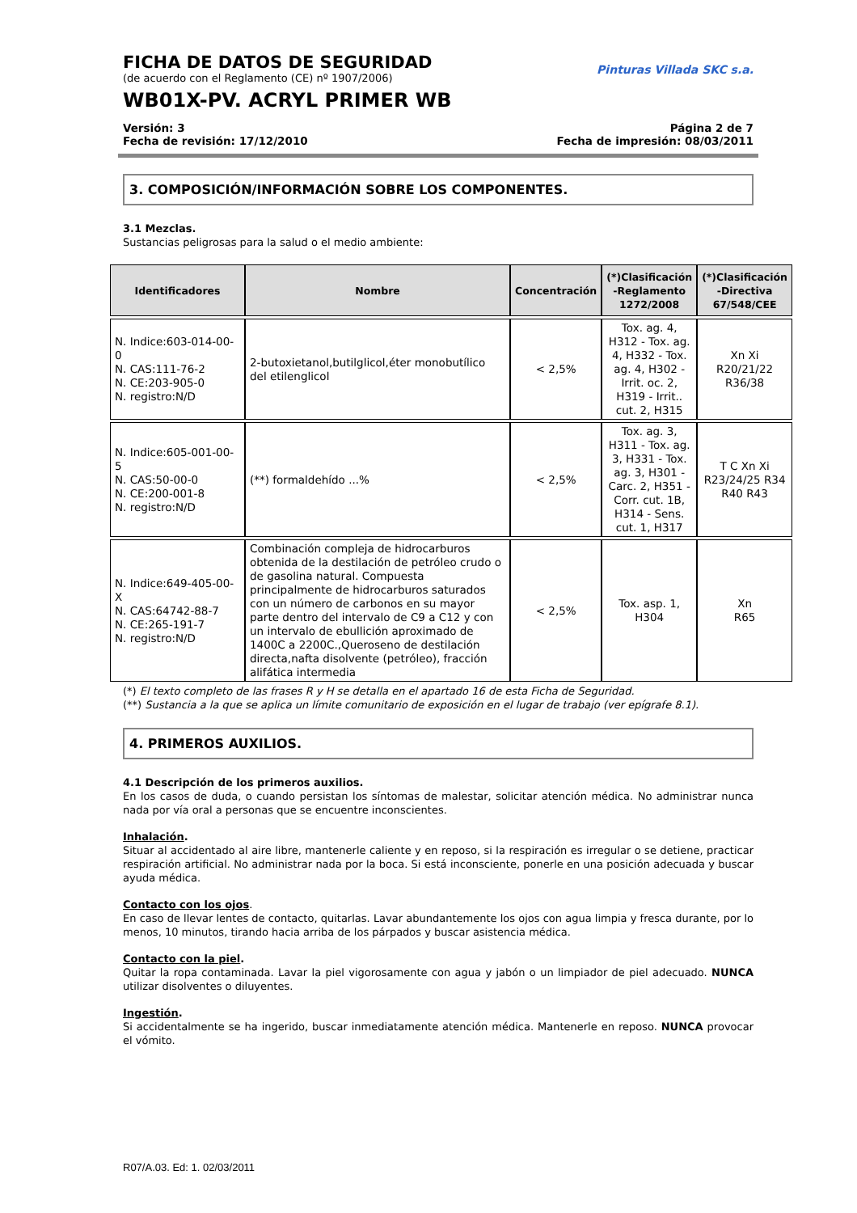FICHA DE DATOS DE SEGURIDAD
(de acuerdo con el Reglamento (CE) nº 1907/2006)
WB01X-PV. ACRYL PRIMER WB
Pinturas Villada SKC s.a.
Versión: 3 Página 2 de 7
Fecha de revisión: 17/12/2010 Fecha de impresión: 08/03/2011
3. COMPOSICIÓN/INFORMACIÓN SOBRE LOS COMPONENTES.
3.1 Mezclas.
Sustancias peligrosas para la salud o el medio ambiente:
| Identificadores | Nombre | Concentración | (*)Clasificación -Reglamento 1272/2008 | (*)Clasificación -Directiva 67/548/CEE |
| --- | --- | --- | --- | --- |
| N. Indice:603-014-00-0 N. CAS:111-76-2 N. CE:203-905-0 N. registro:N/D | 2-butoxietanol,butilglicol,éter monobutílico del etilenglicol | < 2,5% | Tox. ag. 4, H312 - Tox. ag. 4, H332 - Tox. ag. 4, H302 - Irrit. oc. 2, H319 - Irrit.. cut. 2, H315 | Xn Xi R20/21/22 R36/38 |
| N. Indice:605-001-00-5 N. CAS:50-00-0 N. CE:200-001-8 N. registro:N/D | (**) formaldehído ...% | < 2,5% | Tox. ag. 3, H311 - Tox. ag. 3, H331 - Tox. ag. 3, H301 - Carc. 2, H351 - Corr. cut. 1B, H314 - Sens. cut. 1, H317 | T C Xn Xi R23/24/25 R34 R40 R43 |
| N. Indice:649-405-00-X N. CAS:64742-88-7 N. CE:265-191-7 N. registro:N/D | Combinación compleja de hidrocarburos obtenida de la destilación de petróleo crudo o de gasolina natural. Compuesta principalmente de hidrocarburos saturados con un número de carbonos en su mayor parte dentro del intervalo de C9 a C12 y con un intervalo de ebullición aproximado de 1400C a 2200C.,Queroseno de destilación directa,nafta disolvente (petróleo), fracción alifática intermedia | < 2,5% | Tox. asp. 1, H304 | Xn R65 |
(*) El texto completo de las frases R y H se detalla en el apartado 16 de esta Ficha de Seguridad.
(**) Sustancia a la que se aplica un límite comunitario de exposición en el lugar de trabajo (ver epígrafe 8.1).
4. PRIMEROS AUXILIOS.
4.1 Descripción de los primeros auxilios.
En los casos de duda, o cuando persistan los síntomas de malestar, solicitar atención médica. No administrar nunca nada por vía oral a personas que se encuentre inconscientes.
Inhalación.
Situar al accidentado al aire libre, mantenerle caliente y en reposo, si la respiración es irregular o se detiene, practicar respiración artificial. No administrar nada por la boca. Si está inconsciente, ponerle en una posición adecuada y buscar ayuda médica.
Contacto con los ojos.
En caso de llevar lentes de contacto, quitarlas. Lavar abundantemente los ojos con agua limpia y fresca durante, por lo menos, 10 minutos, tirando hacia arriba de los párpados y buscar asistencia médica.
Contacto con la piel.
Quitar la ropa contaminada. Lavar la piel vigorosamente con agua y jabón o un limpiador de piel adecuado. NUNCA utilizar disolventes o diluyentes.
Ingestión.
Si accidentalmente se ha ingerido, buscar inmediatamente atención médica. Mantenerle en reposo. NUNCA provocar el vómito.
R07/A.03. Ed: 1. 02/03/2011